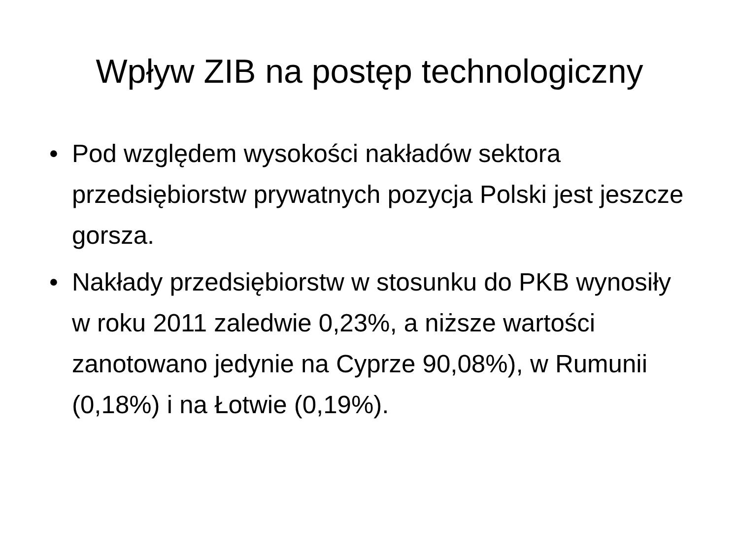Wpływ ZIB na postęp technologiczny
• Pod względem wysokości nakładów sektora przedsiębiorstw prywatnych pozycja Polski jest jeszcze gorsza.
• Nakłady przedsiębiorstw w stosunku do PKB wynosiły w roku 2011 zaledwie 0,23%, a niższe wartości zanotowano jedynie na Cyprze 90,08%), w Rumunii (0,18%) i na Łotwie (0,19%).